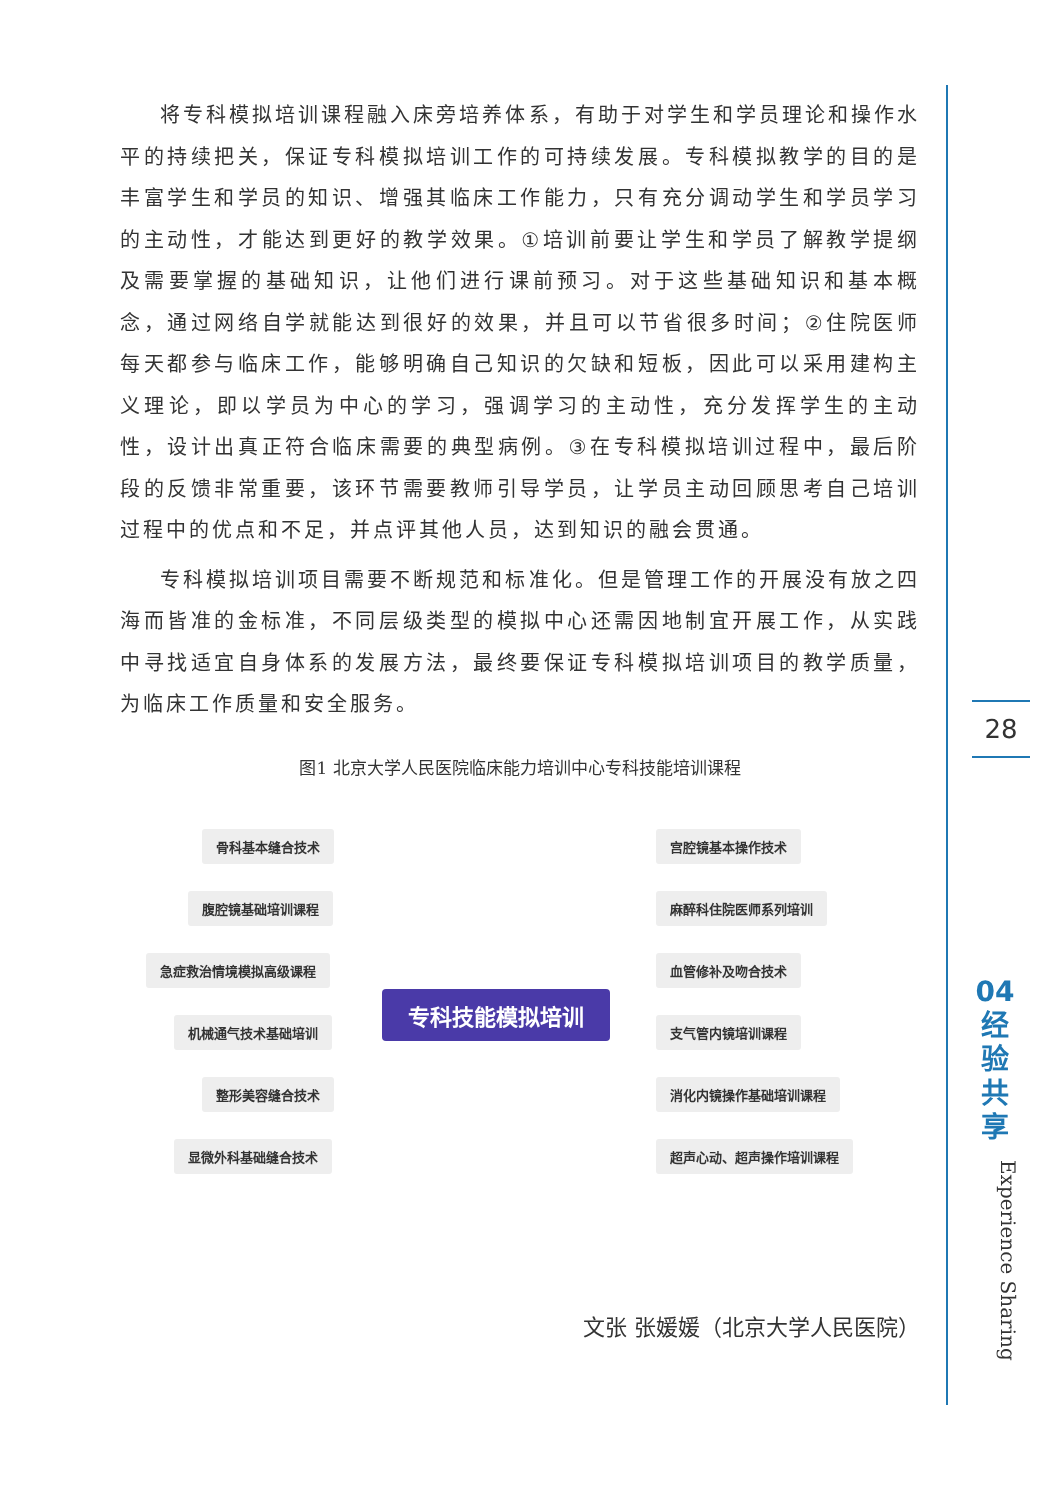将专科模拟培训课程融入床旁培养体系，有助于对学生和学员理论和操作水平的持续把关，保证专科模拟培训工作的可持续发展。专科模拟教学的目的是丰富学生和学员的知识、增强其临床工作能力，只有充分调动学生和学员学习的主动性，才能达到更好的教学效果。①培训前要让学生和学员了解教学提纲及需要掌握的基础知识，让他们进行课前预习。对于这些基础知识和基本概念，通过网络自学就能达到很好的效果，并且可以节省很多时间；②住院医师每天都参与临床工作，能够明确自己知识的欠缺和短板，因此可以采用建构主义理论，即以学员为中心的学习，强调学习的主动性，充分发挥学生的主动性，设计出真正符合临床需要的典型病例。③在专科模拟培训过程中，最后阶段的反馈非常重要，该环节需要教师引导学员，让学员主动回顾思考自己培训过程中的优点和不足，并点评其他人员，达到知识的融会贯通。
专科模拟培训项目需要不断规范和标准化。但是管理工作的开展没有放之四海而皆准的金标准，不同层级类型的模拟中心还需因地制宜开展工作，从实践中寻找适宜自身体系的发展方法，最终要保证专科模拟培训项目的教学质量，为临床工作质量和安全服务。
图1 北京大学人民医院临床能力培训中心专科技能培训课程
专科技能模拟培训
骨科基本缝合技术
腹腔镜基础培训课程
急症救治情境模拟高级课程
机械通气技术基础培训
整形美容缝合技术
显微外科基础缝合技术
宫腔镜基本操作技术
麻醉科住院医师系列培训
血管修补及吻合技术
支气管内镜培训课程
消化内镜操作基础培训课程
超声心动、超声操作培训课程
文张 张媛媛（北京大学人民医院）
28
04
经
验
共
享
Experience Sharing